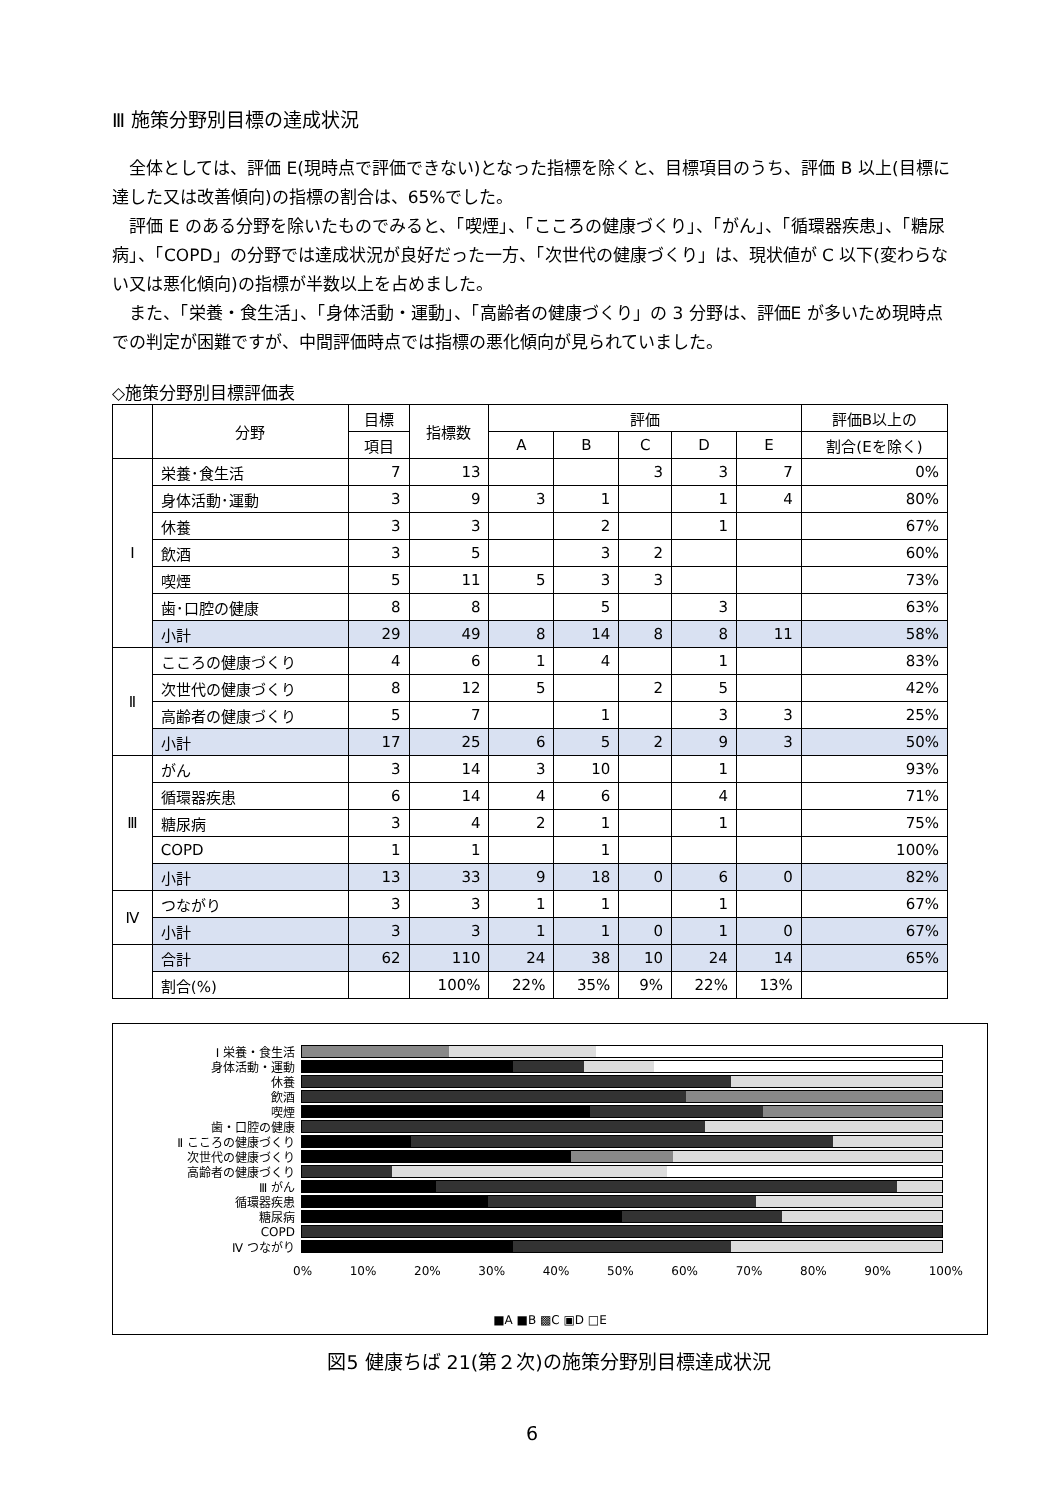Ⅲ 施策分野別目標の達成状況
全体としては、評価 E(現時点で評価できない)となった指標を除くと、目標項目のうち、評価 B 以上(目標に達した又は改善傾向)の指標の割合は、65%でした。
評価 E のある分野を除いたものでみると、「喫煙」、「こころの健康づくり」、「がん」、「循環器疾患」、「糖尿病」、「COPD」の分野では達成状況が良好だった一方、「次世代の健康づくり」は、現状値が C 以下(変わらない又は悪化傾向)の指標が半数以上を占めました。
また、「栄養・食生活」、「身体活動・運動」、「高齢者の健康づくり」の 3 分野は、評価E が多いため現時点での判定が困難ですが、中間評価時点では指標の悪化傾向が見られていました。
◇施策分野別目標評価表
| | 分野 | 目標 | 指標数 | 評価 | | | | | 評価B以上の |
| | | 項目 | | A | B | C | D | E | 割合(Eを除く) |
| Ⅰ | 栄養･食生活 | 7 | 13 | | | 3 | 3 | 7 | 0% |
| | 身体活動･運動 | 3 | 9 | 3 | 1 | | 1 | 4 | 80% |
| | 休養 | 3 | 3 | | 2 | | 1 | | 67% |
| | 飲酒 | 3 | 5 | | 3 | 2 | | | 60% |
| | 喫煙 | 5 | 11 | 5 | 3 | 3 | | | 73% |
| | 歯･口腔の健康 | 8 | 8 | | 5 | | 3 | | 63% |
| | 小計 | 29 | 49 | 8 | 14 | 8 | 8 | 11 | 58% |
| Ⅱ | こころの健康づくり | 4 | 6 | 1 | 4 | | 1 | | 83% |
| | 次世代の健康づくり | 8 | 12 | 5 | | 2 | 5 | | 42% |
| | 高齢者の健康づくり | 5 | 7 | | 1 | | 3 | 3 | 25% |
| | 小計 | 17 | 25 | 6 | 5 | 2 | 9 | 3 | 50% |
| Ⅲ | がん | 3 | 14 | 3 | 10 | | 1 | | 93% |
| | 循環器疾患 | 6 | 14 | 4 | 6 | | 4 | | 71% |
| | 糖尿病 | 3 | 4 | 2 | 1 | | 1 | | 75% |
| | COPD | 1 | 1 | | 1 | | | | 100% |
| | 小計 | 13 | 33 | 9 | 18 | 0 | 6 | 0 | 82% |
| Ⅳ | つながり | 3 | 3 | 1 | 1 | | 1 | | 67% |
| | 小計 | 3 | 3 | 1 | 1 | 0 | 1 | 0 | 67% |
| | 合計 | 62 | 110 | 24 | 38 | 10 | 24 | 14 | 65% |
| | 割合(%) | | 100% | 22% | 35% | 9% | 22% | 13% | |
Ⅰ 栄養・食生活
身体活動・運動
休養
飲酒
喫煙
歯・口腔の健康
Ⅱ こころの健康づくり
次世代の健康づくり
高齢者の健康づくり
Ⅲ がん
循環器疾患
糖尿病
COPD
Ⅳ つながり
0% 10% 20% 30% 40% 50% 60% 70% 80% 90% 100%
■A ■B ▩C ▣D □E
図5 健康ちば 21(第２次)の施策分野別目標達成状況
6